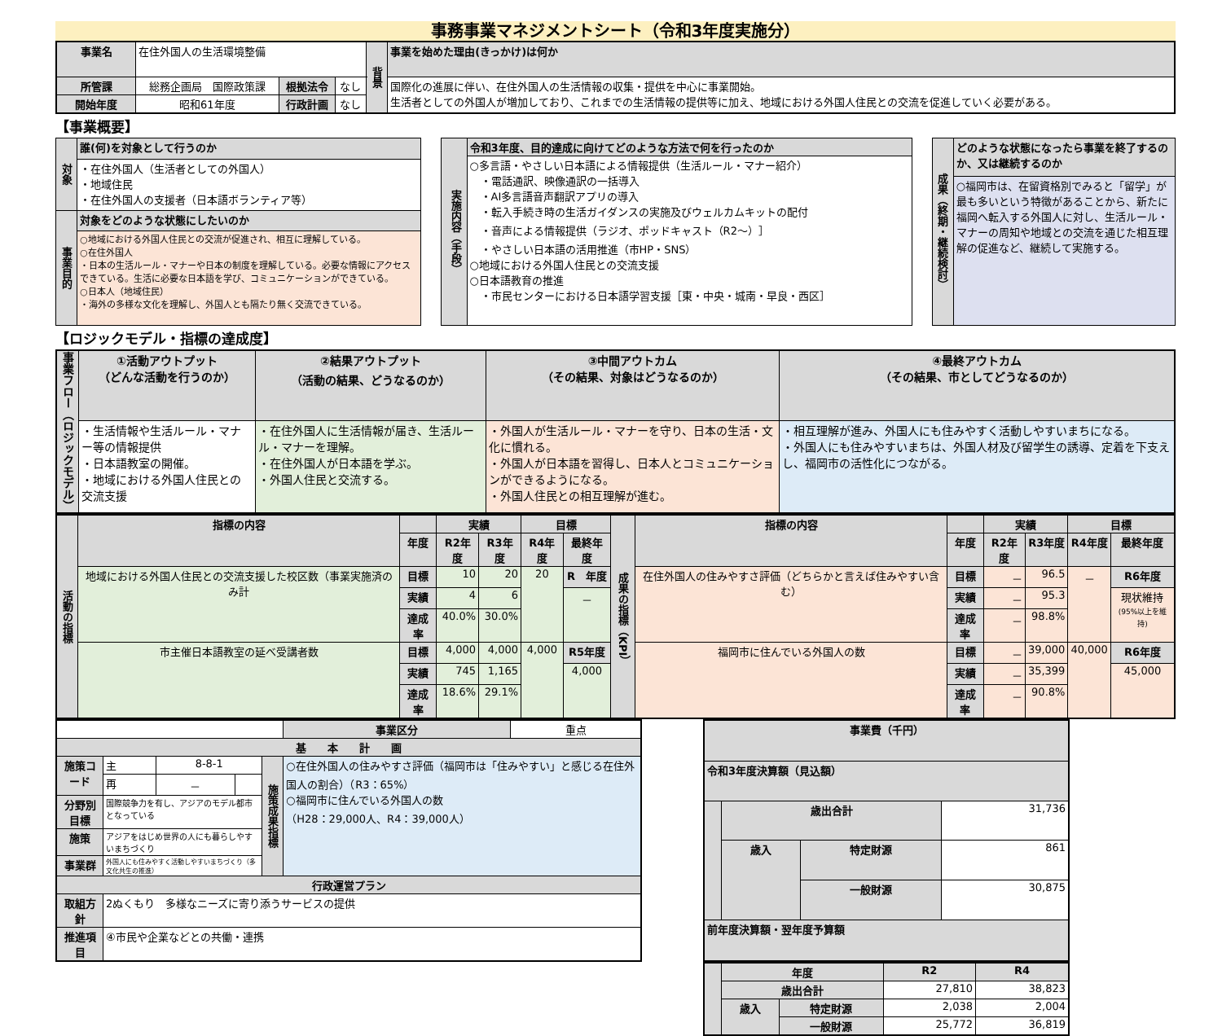事務事業マネジメントシート（令和3年度実施分）
| 事業名 | 在住外国人の生活環境整備 | | | 背景 | 事業を始めた理由(きっかけ)は何か |
| 所管課 | 総務企画局 国際政策課 | 根拠法令 | なし | | 国際化の進展に伴い、在住外国人の生活情報の収集・提供を中心に事業開始。 生活者としての外国人が増加しており、これまでの生活情報の提供等に加え、地域における外国人住民との交流を促進していく必要がある。 |
| 開始年度 | 昭和61年度 | 行政計画 | なし | | |
【事業概要】
| 対象 | 誰(何)を対象として行うのか |
| --- | --- |
| | ・在住外国人（生活者としての外国人） ・地域住民 ・在住外国人の支援者（日本語ボランティア等） |
| 事業目的 | 対象をどのような状態にしたいのか |
| | ○地域における外国人住民との交流が促進され、相互に理解している。 ○在住外国人 ・日本の生活ルール・マナーや日本の制度を理解している。必要な情報にアクセスできている。生活に必要な日本語を学び、コミュニケーションができている。 ○日本人（地域住民） ・海外の多様な文化を理解し、外国人とも隔たり無く交流できている。 |
| 実施内容（手段） | 令和3年度、目的達成に向けてどのような方法で何を行ったのか |
| --- | --- |
| | ○多言語・やさしい日本語による情報提供（生活ルール・マナー紹介） ・電話通訳、映像通訳の一括導入 ・AI多言語音声翻訳アプリの導入 ・転入手続き時の生活ガイダンスの実施及びウェルカムキットの配付 ・音声による情報提供（ラジオ、ポッドキャスト（R2～）］ ・やさしい日本語の活用推進（市HP・SNS） ○地域における外国人住民との交流支援 ○日本語教育の推進 ・市民センターにおける日本語学習支援［東・中央・城南・早良・西区］ |
| 成果（終期・継続検討） | どのような状態になったら事業を終了するのか、又は継続するのか |
| --- | --- |
| | ○福岡市は、在留資格別でみると「留学」が最も多いという特徴があることから、新たに福岡へ転入する外国人に対し、生活ルール・マナーの周知や地域との交流を通じた相互理解の促進など、継続して実施する。 |
【ロジックモデル・指標の達成度】
| 事業フロー（ロジックモデル） | ①活動アウトプット （どんな活動を行うのか） | ②結果アウトプット （活動の結果、どうなるのか） | ③中間アウトカム （その結果、対象はどうなるのか） | ④最終アウトカム （その結果、市としてどうなるのか） |
| --- | --- | --- | --- | --- |
| | ・生活情報や生活ルール・マナー等の情報提供 ・日本語教室の開催。 ・地域における外国人住民との交流支援 | ・在住外国人に生活情報が届き、生活ルール・マナーを理解。 ・在住外国人が日本語を学ぶ。 ・外国人住民と交流する。 | ・外国人が生活ルール・マナーを守り、日本の生活・文化に慣れる。 ・外国人が日本語を習得し、日本人とコミュニケーションができるようになる。 ・外国人住民との相互理解が進む。 | ・相互理解が進み、外国人にも住みやすく活動しやすいまちになる。 ・外国人にも住みやすいまちは、外国人材及び留学生の誘導、定着を下支えし、福岡市の活性化につながる。 |
| 活動の指標 | 指標の内容 | | 実績 | | 目標 | | 成果の指標（KPI） | 指標の内容 | | 実績 | | 目標 | |
| --- | --- | --- | --- | --- | --- | --- | --- | --- | --- | --- | --- | --- | --- |
| | | 年度 | R2年度 | R3年度 | R4年度 | 最終年度 | | | 年度 | R2年度 | R3年度 | R4年度 | 最終年度 |
| | 地域における外国人住民との交流支援した校区数（事業実施済のみ計 | 目標 | 10 | 20 | 20 | R 年度 | | 在住外国人の住みやすさ評価（どちらかと言えば住みやすい含む） | 目標 | － | 96.5 | － | R6年度 |
| | | 実績 | 4 | 6 | | － | | | 実績 | － | 95.3 | | 現状維持 (95%以上を維持) |
| | | 達成率 | 40.0% | 30.0% | | | | | 達成率 | － | 98.8% | | |
| | 市主催日本語教室の延べ受講者数 | 目標 | 4,000 | 4,000 | 4,000 | R5年度 | | 福岡市に住んでいる外国人の数 | 目標 | － | 39,000 | 40,000 | R6年度 |
| | | 実績 | 745 | 1,165 | | 4,000 | | | 実績 | － | 35,399 | | 45,000 |
| | | 達成率 | 18.6% | 29.1% | | | | | 達成率 | － | 90.8% | | |
| | | | | | 事業区分 | 重点 |
| 基 本 計 画 | | | | | | |
| 施策コード | 主 | 8-8-1 | | 施策成果指標 | ○在住外国人の住みやすさ評価（福岡市は「住みやすい」と感じる在住外国人の割合）（R3：65%） ○福岡市に住んでいる外国人の数 （H28：29,000人、R4：39,000人） | |
| | 再 | － | | | | |
| 分野別目標 | 国際競争力を有し、アジアのモデル都市となっている | | | | | |
| 施策 | アジアをはじめ世界の人にも暮らしやすいまちづくり | | | | | |
| 事業群 | 外国人にも住みやすく活動しやすいまちづくり（多文化共生の推進） | | | | | |
| 行政運営プラン | | | | | | |
| 取組方針 | 2ぬくもり 多様なニーズに寄り添うサービスの提供 | | | | | |
| 推進項目 | ④市民や企業などとの共働・連携 | | | | | |
| 事業費（千円） | | | |
| --- | --- | --- | --- |
| 令和3年度決算額（見込額） | | | |
| | 歳出合計 | | 31,736 |
| | 歳入 | 特定財源 | 861 |
| | | 一般財源 | 30,875 |
| 前年度決算額・翌年度予算額 | | | |
| | 年度 | | R2 | R4 |
| --- | --- | --- | --- | --- |
| | 歳出合計 | | 27,810 | 38,823 |
| | 歳入 | 特定財源 | 2,038 | 2,004 |
| | | 一般財源 | 25,772 | 36,819 |